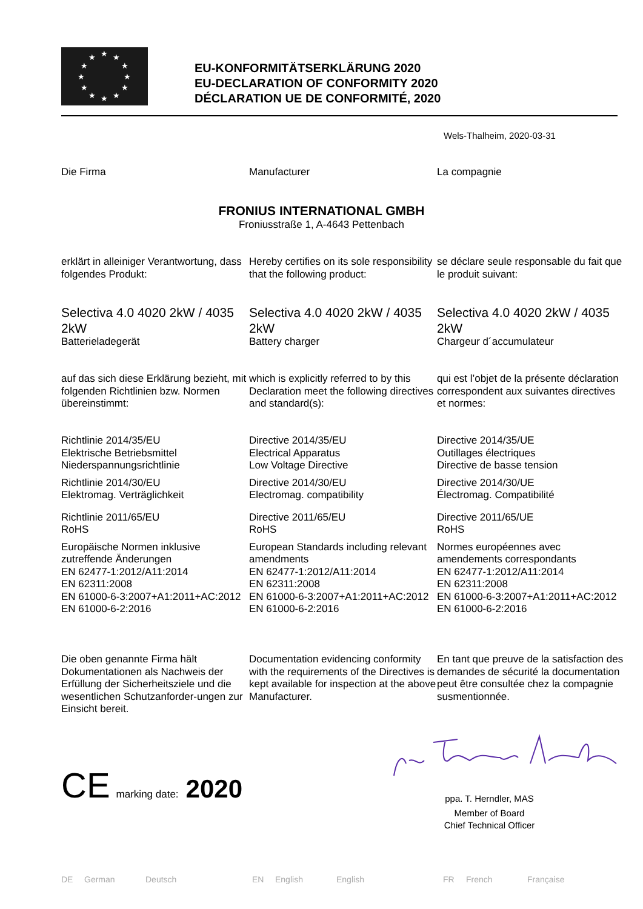★
★
★
★
★
★
★
★
★
★
★
★
EU-KONFORMITÄTSERKLÄRUNG 2020
EU-DECLARATION OF CONFORMITY 2020
DÉCLARATION UE DE CONFORMITÉ, 2020
Wels-Thalheim, 2020-03-31
Die Firma Manufacturer La compagnie
FRONIUS INTERNATIONAL GMBH
Froniusstraße 1, A-4643 Pettenbach
erklärt in alleiniger Verantwortung, dass folgendes Produkt:
Hereby certifies on its sole responsibility that the following product:
se déclare seule responsable du fait que le produit suivant:
Selectiva 4.0 4020 2kW / 4035 2kW
Batterieladegerät
Selectiva 4.0 4020 2kW / 4035 2kW
Battery charger
Selectiva 4.0 4020 2kW / 4035 2kW
Chargeur d´accumulateur
auf das sich diese Erklärung bezieht, mit folgenden Richtlinien bzw. Normen übereinstimmt:
which is explicitly referred to by this Declaration meet the following directives and standard(s):
qui est l’objet de la présente déclaration correspondent aux suivantes directives et normes:
Richtlinie 2014/35/EU
Elektrische Betriebsmittel
Niederspannungsrichtlinie
Richtlinie 2014/30/EU
Elektromag. Verträglichkeit
Richtlinie 2011/65/EU
RoHS
Europäische Normen inklusive zutreffende Änderungen
EN 62477-1:2012/A11:2014
EN 62311:2008
EN 61000-6-3:2007+A1:2011+AC:2012
EN 61000-6-2:2016
Directive 2014/35/EU
Electrical Apparatus
Low Voltage Directive
Directive 2014/30/EU
Electromag. compatibility
Directive 2011/65/EU
RoHS
European Standards including relevant amendments
EN 62477-1:2012/A11:2014
EN 62311:2008
EN 61000-6-3:2007+A1:2011+AC:2012
EN 61000-6-2:2016
Directive 2014/35/UE
Outillages électriques
Directive de basse tension
Directive 2014/30/UE
Électromag. Compatibilité
Directive 2011/65/UE
RoHS
Normes européennes avec amendements correspondants
EN 62477-1:2012/A11:2014
EN 62311:2008
EN 61000-6-3:2007+A1:2011+AC:2012
EN 61000-6-2:2016
Die oben genannte Firma hält Dokumentationen als Nachweis der Erfüllung der Sicherheitsziele und die wesentlichen Schutzanforder-ungen zur Einsicht bereit.
Documentation evidencing conformity with the requirements of the Directives is kept available for inspection at the above Manufacturer.
En tant que preuve de la satisfaction des demandes de sécurité la documentation peut être consultée chez la compagnie susmentionnée.
CE marking date: 2020
ppa. T. Herndler, MAS
Member of Board
Chief Technical Officer
DE German Deutsch EN English English FR French Française